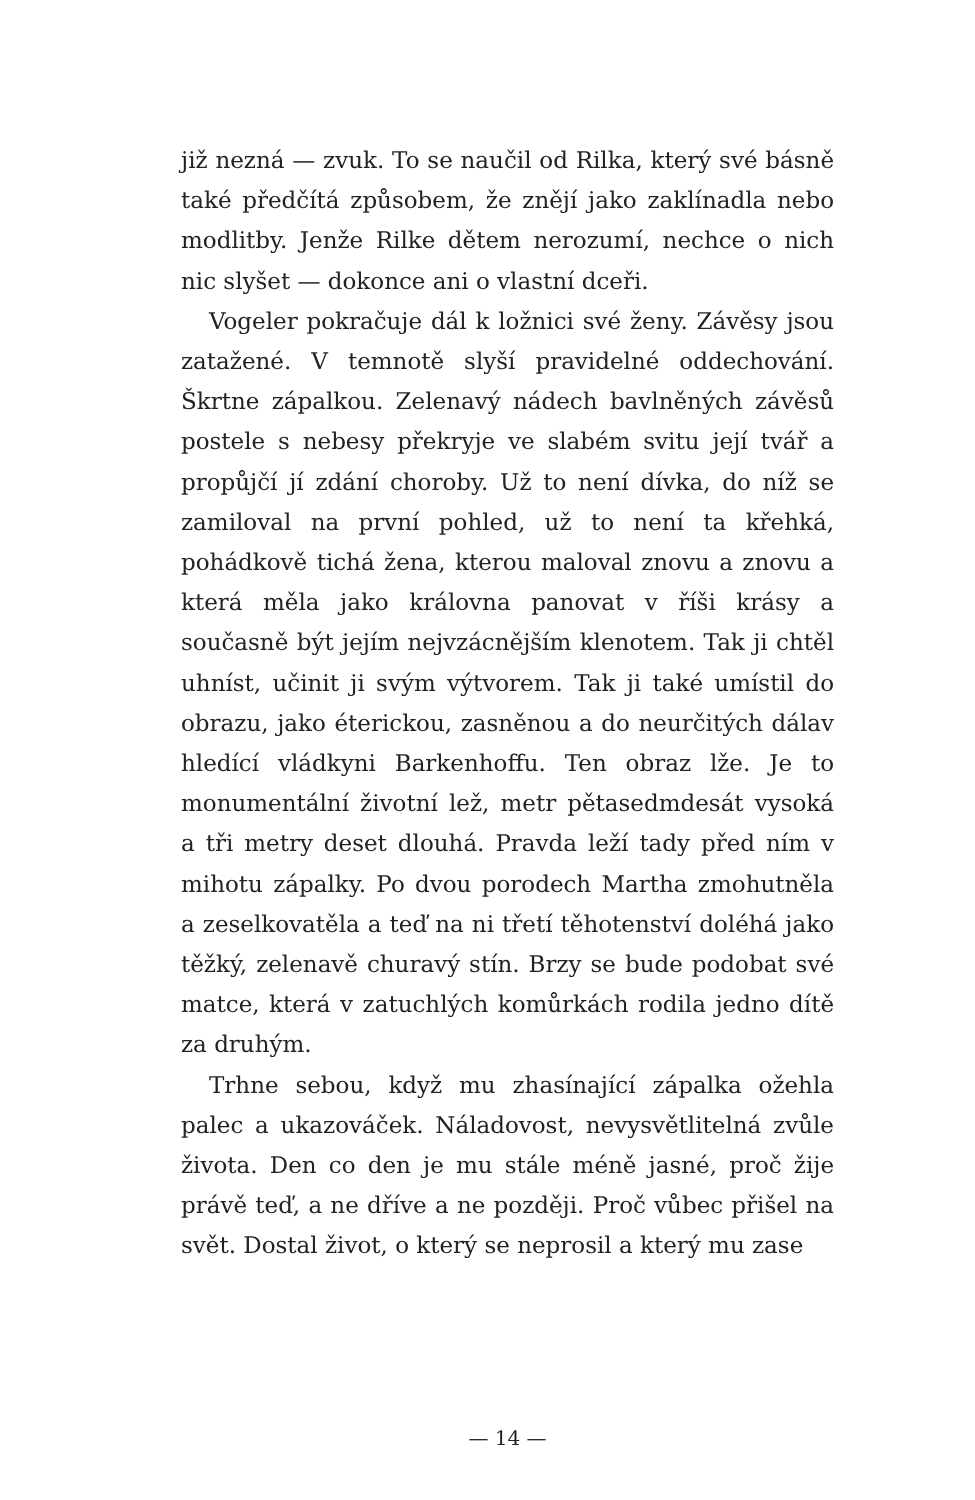již nezná — zvuk. To se naučil od Rilka, který své básně také předčítá způsobem, že znějí jako zaklínadla nebo modlitby. Jenže Rilke dětem nerozumí, nechce o nich nic slyšet — dokonce ani o vlastní dceři.
Vogeler pokračuje dál k ložnici své ženy. Závěsy jsou zatažené. V temnotě slyší pravidelné oddechování. Škrtne zápalkou. Zelenavý nádech bavlněných závěsů postele s nebesy překryje ve slabém svitu její tvář a propůjčí jí zdání choroby. Už to není dívka, do níž se zamiloval na první pohled, už to není ta křehká, pohádkově tichá žena, kterou maloval znovu a znovu a která měla jako královna panovat v říši krásy a současně být jejím nejvzácnějším klenotem. Tak ji chtěl uhníst, učinit ji svým výtvorem. Tak ji také umístil do obrazu, jako éterickou, zasněnou a do neurčitých dálav hledící vládkyni Barkenhoffu. Ten obraz lže. Je to monumentální životní lež, metr pětasedmdesát vysoká a tři metry deset dlouhá. Pravda leží tady před ním v mihotu zápalky. Po dvou porodech Martha zmohutněla a zeselkovatěla a teď na ni třetí těhotenství doléhá jako těžký, zelenavě churavý stín. Brzy se bude podobat své matce, která v zatuchlých komůrkách rodila jedno dítě za druhým.
Trhne sebou, když mu zhasínající zápalka ožehla palec a ukazováček. Náladovost, nevysvětlitelná zvůle života. Den co den je mu stále méně jasné, proč žije právě teď, a ne dříve a ne později. Proč vůbec přišel na svět. Dostal život, o který se neprosil a který mu zase
— 14 —